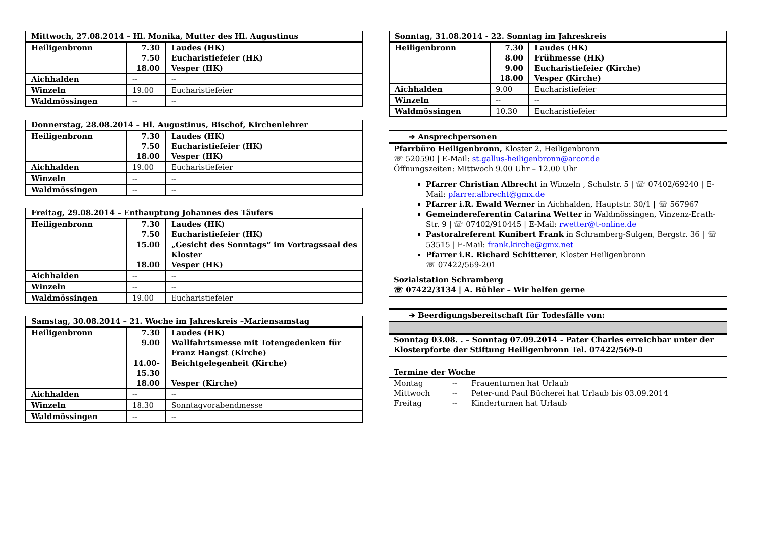| Mittwoch, 27.08.2014 – Hl. Monika, Mutter des Hl. Augustinus | | |
| --- | --- | --- |
| Heiligenbronn | 7.30 7.50 18.00 | Laudes (HK) Eucharistiefeier (HK) Vesper (HK) |
| Aichhalden | -- | -- |
| Winzeln | 19.00 | Eucharistiefeier |
| Waldmössingen | -- | -- |
| Donnerstag, 28.08.2014 – Hl. Augustinus, Bischof, Kirchenlehrer | | |
| --- | --- | --- |
| Heiligenbronn | 7.30 7.50 18.00 | Laudes (HK) Eucharistiefeier (HK) Vesper (HK) |
| Aichhalden | 19.00 | Eucharistiefeier |
| Winzeln | -- | -- |
| Waldmössingen | -- | -- |
| Freitag, 29.08.2014 – Enthauptung Johannes des Täufers | | |
| --- | --- | --- |
| Heiligenbronn | 7.30 7.50 15.00 18.00 | Laudes (HK) Eucharistiefeier (HK) „Gesicht des Sonntags“ im Vortragssaal des Kloster Vesper (HK) |
| Aichhalden | -- | -- |
| Winzeln | -- | -- |
| Waldmössingen | 19.00 | Eucharistiefeier |
| Samstag, 30.08.2014 – 21. Woche im Jahreskreis –Mariensamstag | | |
| --- | --- | --- |
| Heiligenbronn | 7.30 9.00 14.00- 15.30 18.00 | Laudes (HK) Wallfahrtsmesse mit Totengedenken für Franz Hangst (Kirche) Beichtgelegenheit (Kirche) Vesper (Kirche) |
| Aichhalden | -- | -- |
| Winzeln | 18.30 | Sonntagvorabendmesse |
| Waldmössingen | -- | -- |
| Sonntag, 31.08.2014 - 22. Sonntag im Jahreskreis | | |
| --- | --- | --- |
| Heiligenbronn | 7.30 8.00 9.00 18.00 | Laudes (HK) Frühmesse (HK) Eucharistiefeier (Kirche) Vesper (Kirche) |
| Aichhalden | 9.00 | Eucharistiefeier |
| Winzeln | -- | -- |
| Waldmössingen | 10.30 | Eucharistiefeier |
➔ Ansprechpersonen
Pfarrbüro Heiligenbronn, Kloster 2, Heiligenbronn
☏ 520590 | E-Mail: st.gallus-heiligenbronn@arcor.de
Öffnungszeiten: Mittwoch 9.00 Uhr – 12.00 Uhr
Pfarrer Christian Albrecht in Winzeln , Schulstr. 5 | ☏ 07402/69240 | E-Mail: pfarrer.albrecht@gmx.de
Pfarrer i.R. Ewald Werner in Aichhalden, Hauptstr. 30/1 | ☏ 567967
Gemeindereferentin Catarina Wetter in Waldmössingen, Vinzenz-Erath-Str. 9 | ☏ 07402/910445 | E-Mail: rwetter@t-online.de
Pastoralreferent Kunibert Frank in Schramberg-Sulgen, Bergstr. 36 | ☏ 53515 | E-Mail: frank.kirche@gmx.net
Pfarrer i.R. Richard Schitterer, Kloster Heiligenbronn
☏ 07422/569-201
Sozialstation Schramberg
☏ 07422/3134 | A. Bühler – Wir helfen gerne
➔ Beerdigungsbereitschaft für Todesfälle von:
Sonntag 03.08. . – Sonntag 07.09.2014 - Pater Charles erreichbar unter der Klosterpforte der Stiftung Heiligenbronn Tel. 07422/569-0
Termine der Woche
| Montag | -- | Frauenturnen hat Urlaub |
| Mittwoch | -- | Peter-und Paul Bücherei hat Urlaub bis 03.09.2014 |
| Freitag | -- | Kinderturnen hat Urlaub |